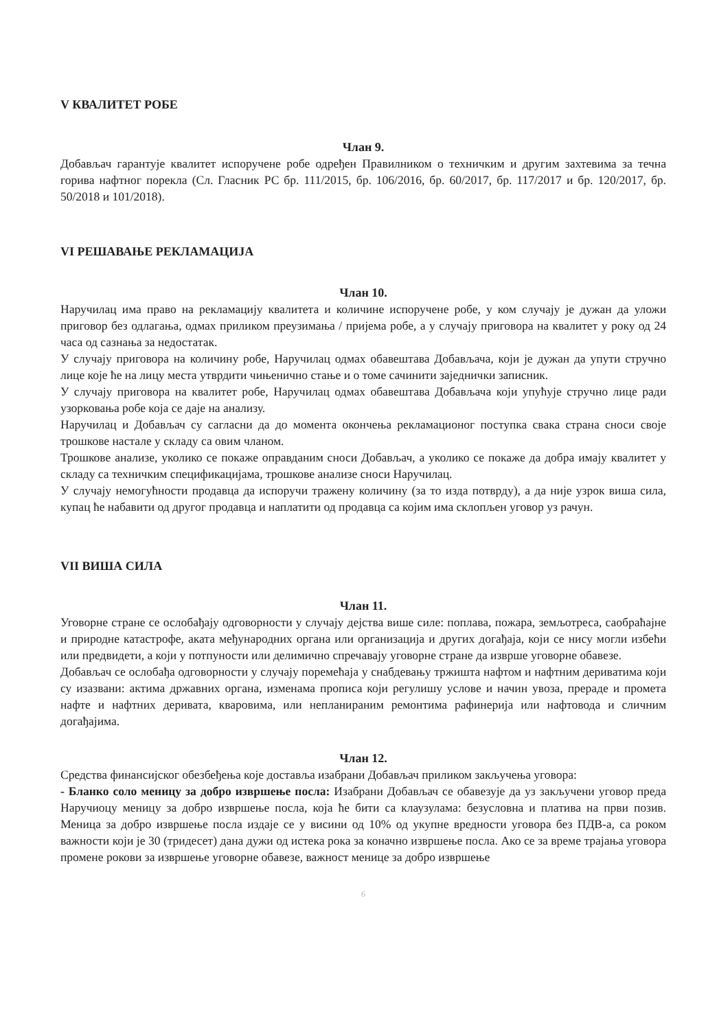V КВАЛИТЕТ РОБЕ
Члан 9.
Добављач гарантује квалитет испоручене робе одређен Правилником о техничким и другим захтевима за течна горива нафтног порекла (Сл. Гласник РС бр. 111/2015, бр. 106/2016, бр. 60/2017, бр. 117/2017 и бр. 120/2017, бр. 50/2018 и 101/2018).
VI РЕШАВАЊЕ РЕКЛАМАЦИЈА
Члан 10.
Наручилац има право на рекламацију квалитета и количине испоручене робе, у ком случају је дужан да уложи приговор без одлагања, одмах приликом преузимања / пријема робе, а у случају приговора на квалитет у року од 24 часа од сазнања за недостатак.
У случају приговора на количину робе, Наручилац одмах обавештава Добављача, који је дужан да упути стручно лице које ће на лицу места утврдити чињенично стање и о томе сачинити заједнички записник.
У случају приговора на квалитет робе, Наручилац одмах обавештава Добављача који упућује стручно лице ради узорковања робе која се даје на анализу.
Наручилац и Добављач су сагласни да до момента окончења рекламационог поступка свака страна сноси своје трошкове настале у складу са овим чланом.
Трошкове анализе, уколико се покаже оправданим сноси Добављач, а уколико се покаже да добра имају квалитет у складу са техничким спецификацијама, трошкове анализе сноси Наручилац.
У случају немогућности продавца да испоручи тражену количину (за то изда потврду), а да није узрок виша сила, купац ће набавити од другог продавца и наплатити од продавца са којим има склопљен уговор уз рачун.
VII ВИША СИЛА
Члан 11.
Уговорне стране се ослобађају одговорности у случају дејства више силе: поплава, пожара, земљотреса, саобраћајне и природне катастрофе, аката међународних органа или организација и других догађаја, који се нису могли избећи или предвидети, а који у потпуности или делимично спречавају уговорне стране да изврше уговорне обавезе.
Добављач се ослобађа одговорности у случају поремећаја у снабдевању тржишта нафтом и нафтним дериватима који су изазвани: актима државних органа, изменама прописа који регулишу услове и начин увоза, прераде и промета нафте и нафтних деривата, кваровима, или непланираним ремонтима рафинерија или нафтовода и сличним догађајима.
Члан 12.
Средства финансијског обезбеђења које доставља изабрани Добављач приликом закључења уговора:
- Бланко соло меницу за добро извршење посла: Изабрани Добављач се обавезује да уз закључени уговор преда Наручиоцу меницу за добро извршење посла, која ће бити са клаузулама: безусловна и платива на први позив. Меница за добро извршење посла издаје се у висини од 10% од укупне вредности уговора без ПДВ-а, са роком важности који је 30 (тридесет) дана дужи од истека рока за коначно извршење посла. Ако се за време трајања уговора промене рокови за извршење уговорне обавезе, важност менице за добро извршење
6